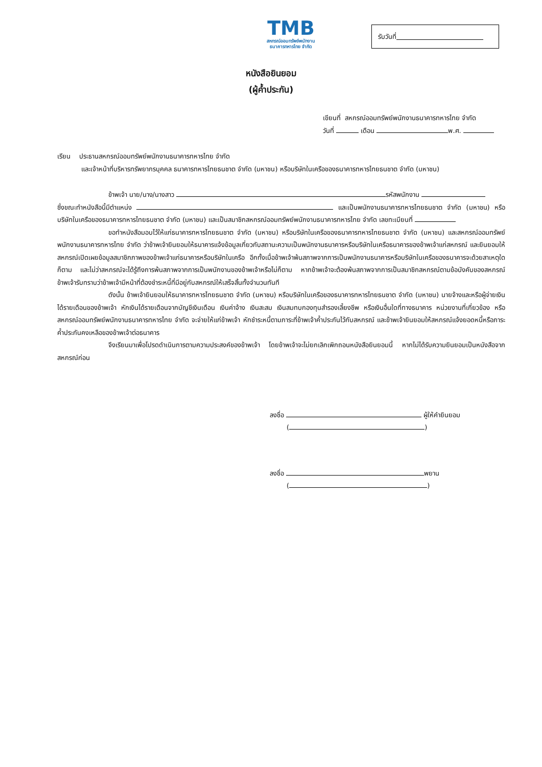TMB
สหกรณ์ออมทรัพย์พนักงาน
ธนาคารทหารไทย จำกัด
รับวันที่
หนังสือยินยอม
(ผู้ค้ำประกัน)
เขียนที่ สหกรณ์ออมทรัพย์พนักงานธนาคารทหารไทย จำกัด
วันที่ เดือน พ.ศ.
เรียน ประธานสหกรณ์ออมทรัพย์พนักงานธนาคารทหารไทย จำกัด
และเจ้าหน้าที่บริหารทรัพยากรบุคคล ธนาคารทหารไทยธนชาต จำกัด (มหาชน) หรือบริษัทในเครือของธนาคารทหารไทยธนชาต จำกัด (มหาชน)
ข้าพเจ้า นาย/นาง/นางสาว รหัสพนักงาน
ซึ่งขณะทำหนังสือนี้มีตำแหน่ง และเป็นพนักงานธนาคารทหารไทยธนชาต จำกัด (มหาชน) หรือบริษัทในเครือของธนาคารทหารไทยธนชาต จำกัด (มหาชน) และเป็นสมาชิกสหกรณ์ออมทรัพย์พนักงานธนาคารทหารไทย จำกัด เลขทะเบียนที่
ขอทำหนังสือมอบไว้ให้แก่ธนาคารทหารไทยธนชาต จำกัด (มหาชน) หรือบริษัทในเครือของธนาคารทหารไทยธนชาต จำกัด (มหาชน) และสหกรณ์ออมทรัพย์พนักงานธนาคารทหารไทย จำกัด ว่าข้าพเจ้ายินยอมให้ธนาคารแจ้งข้อมูลเกี่ยวกับสถานะความเป็นพนักงานธนาคารหรือบริษัทในเครือธนาคารของข้าพเจ้าแก่สหกรณ์ และยินยอมให้สหกรณ์เปิดเผยข้อมูลสมาชิกภาพของข้าพเจ้าแก่ธนาคารหรือบริษัทในเครือ อีกทั้งเมื่อข้าพเจ้าพ้นสภาพจากการเป็นพนักงานธนาคารหรือบริษัทในเครือของธนาคารจะด้วยสาเหตุใดก็ตาม และไม่ว่าสหกรณ์จะได้รู้ถึงการพ้นสภาพจากการเป็นพนักงานของข้าพเจ้าหรือไม่ก็ตาม หากข้าพเจ้าจะต้องพ้นสภาพจากการเป็นสมาชิกสหกรณ์ตามข้อบังคับของสหกรณ์ ข้าพเจ้ารับทราบว่าข้าพเจ้ามีหน้าที่ต้องชำระหนี้ที่มีอยู่กับสหกรณ์ให้เสร็จสิ้นทั้งจำนวนทันที
ดังนั้น ข้าพเจ้ายินยอมให้ธนาคารทหารไทยธนชาต จำกัด (มหาชน) หรือบริษัทในเครือของธนาคารทหารไทยธนชาต จำกัด (มหาชน) นายจ้างและหรือผู้จ่ายเงินได้รายเดือนของข้าพเจ้า หักเงินได้รายเดือนจากบัญชีเงินเดือน เงินค่าจ้าง เงินสะสม เงินสมทบกองทุนสำรองเลี้ยงชีพ หรือเงินอื่นใดที่ทางธนาคาร หน่วยงานที่เกี่ยวข้อง หรือสหกรณ์ออมทรัพย์พนักงานธนาคารทหารไทย จำกัด จะจ่ายให้แก่ข้าพเจ้า หักชำระหนี้ตามภาระที่ข้าพเจ้าค้ำประกันไว้กับสหกรณ์ และข้าพเจ้ายินยอมให้สหกรณ์แจ้งยอดหนี้หรือภาระค้ำประกันคงเหลือของข้าพเจ้าต่อธนาคาร
จึงเรียนมาเพื่อโปรดดำเนินการตามความประสงค์ของข้าพเจ้า โดยข้าพเจ้าจะไม่ยกเลิกเพิกถอนหนังสือยินยอมนี้ หากไม่ได้รับความยินยอมเป็นหนังสือจากสหกรณ์ก่อน
ลงชื่อ ผู้ให้คำยินยอม
( )
ลงชื่อ พยาน
( )